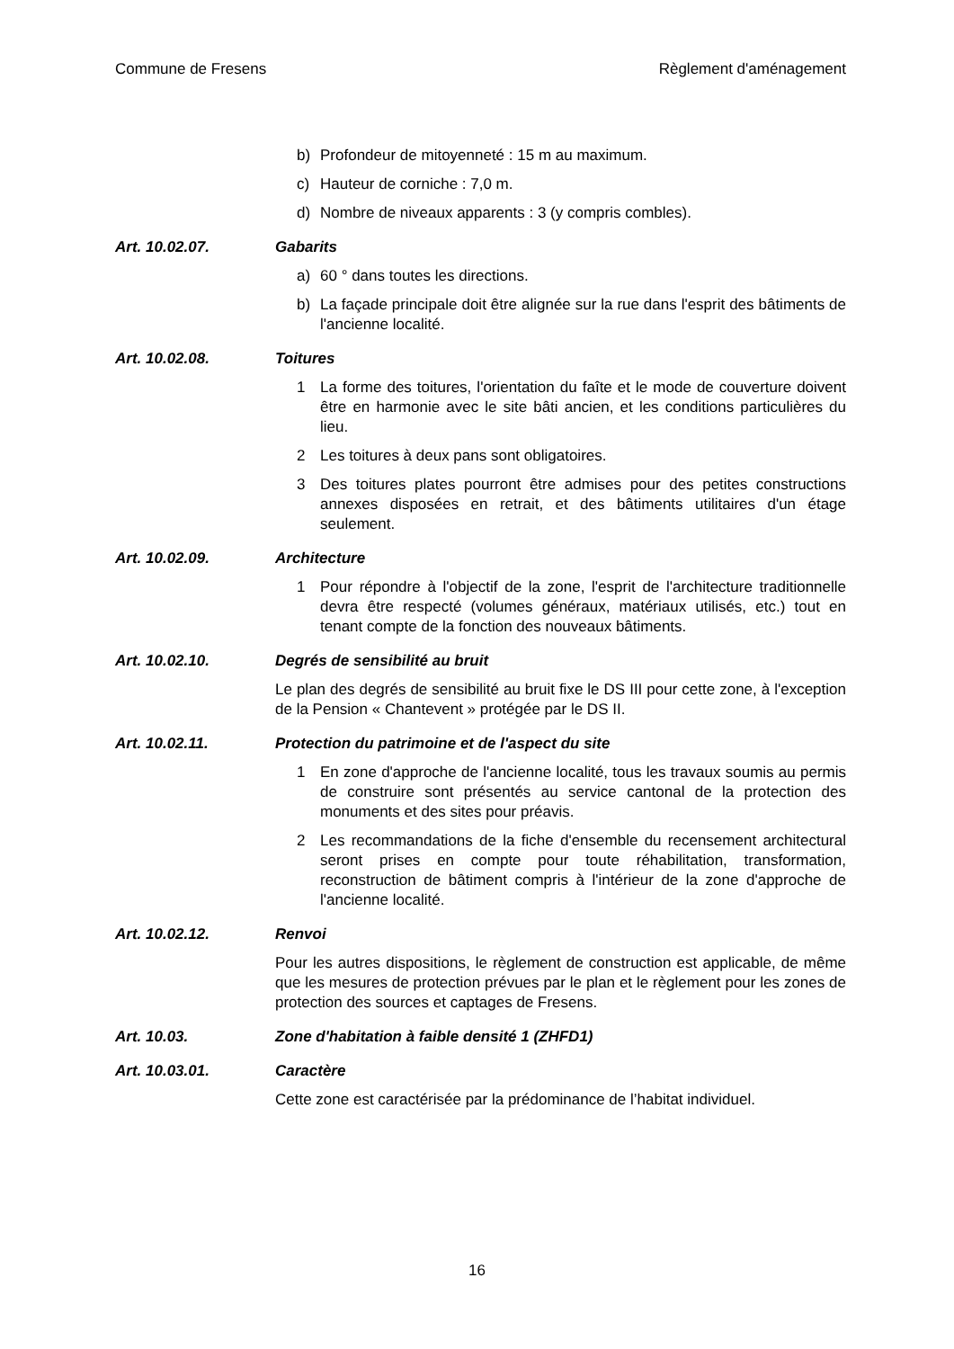Commune de Fresens Règlement d'aménagement
b) Profondeur de mitoyenneté : 15 m au maximum.
c) Hauteur de corniche : 7,0 m.
d) Nombre de niveaux apparents : 3 (y compris combles).
Art. 10.02.07. Gabarits
a) 60 ° dans toutes les directions.
b) La façade principale doit être alignée sur la rue dans l'esprit des bâtiments de l'ancienne localité.
Art. 10.02.08. Toitures
1 La forme des toitures, l'orientation du faîte et le mode de couverture doivent être en harmonie avec le site bâti ancien, et les conditions particulières du lieu.
2 Les toitures à deux pans sont obligatoires.
3 Des toitures plates pourront être admises pour des petites constructions annexes disposées en retrait, et des bâtiments utilitaires d'un étage seulement.
Art. 10.02.09. Architecture
1 Pour répondre à l'objectif de la zone, l'esprit de l'architecture traditionnelle devra être respecté (volumes généraux, matériaux utilisés, etc.) tout en tenant compte de la fonction des nouveaux bâtiments.
Art. 10.02.10. Degrés de sensibilité au bruit
Le plan des degrés de sensibilité au bruit fixe le DS III pour cette zone, à l'exception de la Pension « Chantevent » protégée par le DS II.
Art. 10.02.11. Protection du patrimoine et de l'aspect du site
1 En zone d'approche de l'ancienne localité, tous les travaux soumis au permis de construire sont présentés au service cantonal de la protection des monuments et des sites pour préavis.
2 Les recommandations de la fiche d'ensemble du recensement architectural seront prises en compte pour toute réhabilitation, transformation, reconstruction de bâtiment compris à l'intérieur de la zone d'approche de l'ancienne localité.
Art. 10.02.12. Renvoi
Pour les autres dispositions, le règlement de construction est applicable, de même que les mesures de protection prévues par le plan et le règlement pour les zones de protection des sources et captages de Fresens.
Art. 10.03. Zone d'habitation à faible densité 1 (ZHFD1)
Art. 10.03.01. Caractère
Cette zone est caractérisée par la prédominance de l’habitat individuel.
16